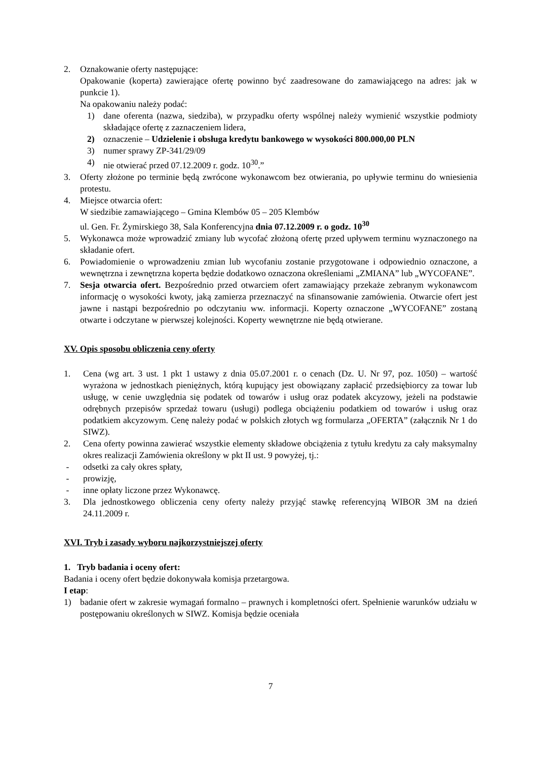2. Oznakowanie oferty następujące:
Opakowanie (koperta) zawierające ofertę powinno być zaadresowane do zamawiającego na adres: jak w punkcie 1).
Na opakowaniu należy podać:
1) dane oferenta (nazwa, siedziba), w przypadku oferty wspólnej należy wymienić wszystkie podmioty składające ofertę z zaznaczeniem lidera,
2) oznaczenie – Udzielenie i obsługa kredytu bankowego w wysokości 800.000,00 PLN
3) numer sprawy ZP-341/29/09
4) nie otwierać przed 07.12.2009 r. godz. 10<sup>30</sup>.”
3. Oferty złożone po terminie będą zwrócone wykonawcom bez otwierania, po upływie terminu do wniesienia protestu.
4. Miejsce otwarcia ofert:
W siedzibie zamawiającego – Gmina Klembów 05 – 205 Klembów
ul. Gen. Fr. Żymirskiego 38, Sala Konferencyjna dnia 07.12.2009 r. o godz. 10<sup>30</sup>
5. Wykonawca może wprowadzić zmiany lub wycofać złożoną ofertę przed upływem terminu wyznaczonego na składanie ofert.
6. Powiadomienie o wprowadzeniu zmian lub wycofaniu zostanie przygotowane i odpowiednio oznaczone, a wewnętrzna i zewnętrzna koperta będzie dodatkowo oznaczona określeniami „ZMIANA” lub „WYCOFANE”.
7. Sesja otwarcia ofert. Bezpośrednio przed otwarciem ofert zamawiający przekaże zebranym wykonawcom informację o wysokości kwoty, jaką zamierza przeznaczyć na sfinansowanie zamówienia. Otwarcie ofert jest jawne i nastąpi bezpośrednio po odczytaniu ww. informacji. Koperty oznaczone „WYCOFANE” zostaną otwarte i odczytane w pierwszej kolejności. Koperty wewnętrzne nie będą otwierane.
XV. Opis sposobu obliczenia ceny oferty
1. Cena (wg art. 3 ust. 1 pkt 1 ustawy z dnia 05.07.2001 r. o cenach (Dz. U. Nr 97, poz. 1050) – wartość wyrażona w jednostkach pieniężnych, którą kupujący jest obowiązany zapłacić przedsiębiorcy za towar lub usługę, w cenie uwzględnia się podatek od towarów i usług oraz podatek akcyzowy, jeżeli na podstawie odrębnych przepisów sprzedaż towaru (usługi) podlega obciążeniu podatkiem od towarów i usług oraz podatkiem akcyzowym. Cenę należy podać w polskich złotych wg formularza „OFERTA” (załącznik Nr 1 do SIWZ).
2. Cena oferty powinna zawierać wszystkie elementy składowe obciążenia z tytułu kredytu za cały maksymalny okres realizacji Zamówienia określony w pkt II ust. 9 powyżej, tj.:
- odsetki za cały okres spłaty,
- prowizję,
- inne opłaty liczone przez Wykonawcę.
3. Dla jednostkowego obliczenia ceny oferty należy przyjąć stawkę referencyjną WIBOR 3M na dzień 24.11.2009 r.
XVI. Tryb i zasady wyboru najkorzystniejszej oferty
1. Tryb badania i oceny ofert:
Badania i oceny ofert będzie dokonywała komisja przetargowa.
I etap:
1) badanie ofert w zakresie wymagań formalno – prawnych i kompletności ofert. Spełnienie warunków udziału w postępowaniu określonych w SIWZ. Komisja będzie oceniała
7